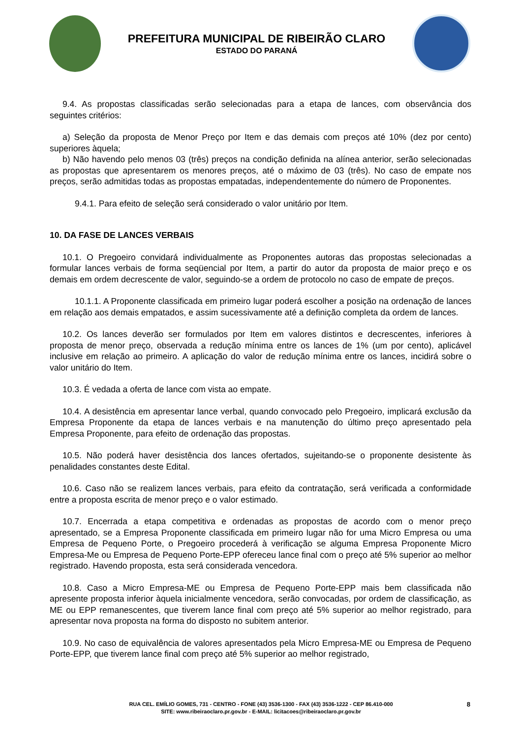PREFEITURA MUNICIPAL DE RIBEIRÃO CLARO
ESTADO DO PARANÁ
9.4. As propostas classificadas serão selecionadas para a etapa de lances, com observância dos seguintes critérios:
a) Seleção da proposta de Menor Preço por Item e das demais com preços até 10% (dez por cento) superiores àquela;
b) Não havendo pelo menos 03 (três) preços na condição definida na alínea anterior, serão selecionadas as propostas que apresentarem os menores preços, até o máximo de 03 (três). No caso de empate nos preços, serão admitidas todas as propostas empatadas, independentemente do número de Proponentes.
9.4.1. Para efeito de seleção será considerado o valor unitário por Item.
10. DA FASE DE LANCES VERBAIS
10.1. O Pregoeiro convidará individualmente as Proponentes autoras das propostas selecionadas a formular lances verbais de forma seqüencial por Item, a partir do autor da proposta de maior preço e os demais em ordem decrescente de valor, seguindo-se a ordem de protocolo no caso de empate de preços.
10.1.1. A Proponente classificada em primeiro lugar poderá escolher a posição na ordenação de lances em relação aos demais empatados, e assim sucessivamente até a definição completa da ordem de lances.
10.2. Os lances deverão ser formulados por Item em valores distintos e decrescentes, inferiores à proposta de menor preço, observada a redução mínima entre os lances de 1% (um por cento), aplicável inclusive em relação ao primeiro. A aplicação do valor de redução mínima entre os lances, incidirá sobre o valor unitário do Item.
10.3. É vedada a oferta de lance com vista ao empate.
10.4. A desistência em apresentar lance verbal, quando convocado pelo Pregoeiro, implicará exclusão da Empresa Proponente da etapa de lances verbais e na manutenção do último preço apresentado pela Empresa Proponente, para efeito de ordenação das propostas.
10.5. Não poderá haver desistência dos lances ofertados, sujeitando-se o proponente desistente às penalidades constantes deste Edital.
10.6. Caso não se realizem lances verbais, para efeito da contratação, será verificada a conformidade entre a proposta escrita de menor preço e o valor estimado.
10.7. Encerrada a etapa competitiva e ordenadas as propostas de acordo com o menor preço apresentado, se a Empresa Proponente classificada em primeiro lugar não for uma Micro Empresa ou uma Empresa de Pequeno Porte, o Pregoeiro procederá à verificação se alguma Empresa Proponente Micro Empresa-Me ou Empresa de Pequeno Porte-EPP ofereceu lance final com o preço até 5% superior ao melhor registrado. Havendo proposta, esta será considerada vencedora.
10.8. Caso a Micro Empresa-ME ou Empresa de Pequeno Porte-EPP mais bem classificada não apresente proposta inferior àquela inicialmente vencedora, serão convocadas, por ordem de classificação, as ME ou EPP remanescentes, que tiverem lance final com preço até 5% superior ao melhor registrado, para apresentar nova proposta na forma do disposto no subitem anterior.
10.9. No caso de equivalência de valores apresentados pela Micro Empresa-ME ou Empresa de Pequeno Porte-EPP, que tiverem lance final com preço até 5% superior ao melhor registrado,
RUA CEL. EMÍLIO GOMES, 731 - CENTRO - FONE (43) 3536-1300 - FAX (43) 3536-1222 - CEP 86.410-000
SITE: www.ribeiraoclaro.pr.gov.br - E-MAIL: licitacoes@ribeiraoclaro.pr.gov.br
8